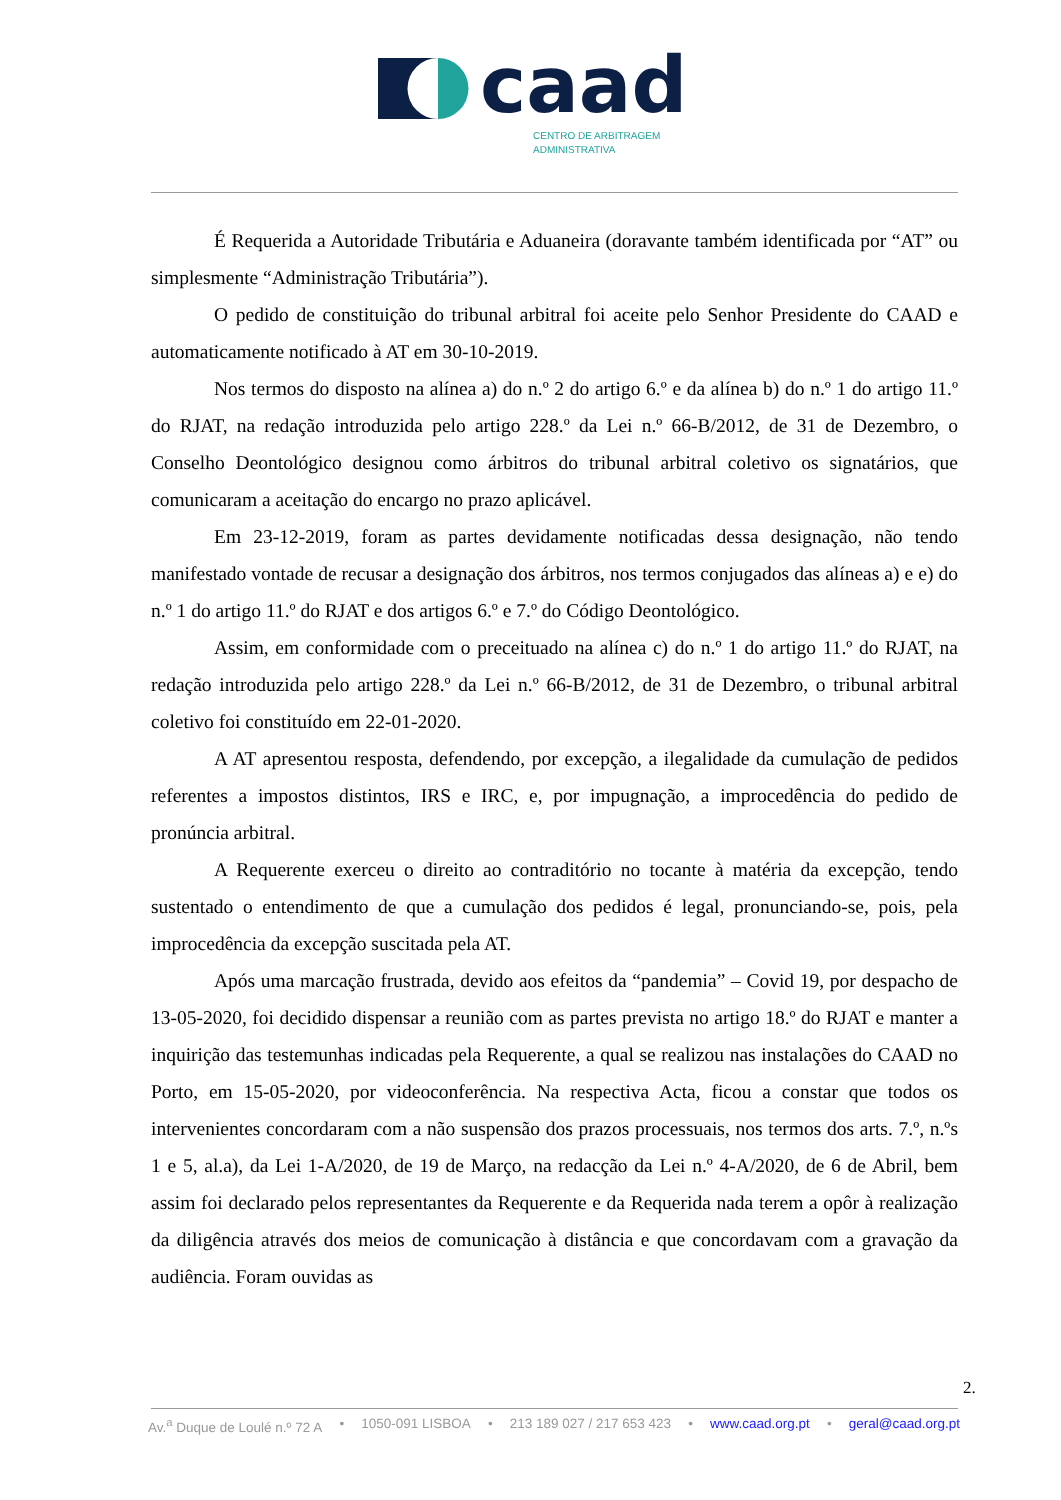caad
CENTRO DE ARBITRAGEM
ADMINISTRATIVA
É Requerida a Autoridade Tributária e Aduaneira (doravante também identificada por “AT” ou simplesmente “Administração Tributária”).
O pedido de constituição do tribunal arbitral foi aceite pelo Senhor Presidente do CAAD e automaticamente notificado à AT em 30-10-2019.
Nos termos do disposto na alínea a) do n.º 2 do artigo 6.º e da alínea b) do n.º 1 do artigo 11.º do RJAT, na redação introduzida pelo artigo 228.º da Lei n.º 66-B/2012, de 31 de Dezembro, o Conselho Deontológico designou como árbitros do tribunal arbitral coletivo os signatários, que comunicaram a aceitação do encargo no prazo aplicável.
Em 23-12-2019, foram as partes devidamente notificadas dessa designação, não tendo manifestado vontade de recusar a designação dos árbitros, nos termos conjugados das alíneas a) e e) do n.º 1 do artigo 11.º do RJAT e dos artigos 6.º e 7.º do Código Deontológico.
Assim, em conformidade com o preceituado na alínea c) do n.º 1 do artigo 11.º do RJAT, na redação introduzida pelo artigo 228.º da Lei n.º 66-B/2012, de 31 de Dezembro, o tribunal arbitral coletivo foi constituído em 22-01-2020.
A AT apresentou resposta, defendendo, por excepção, a ilegalidade da cumulação de pedidos referentes a impostos distintos, IRS e IRC, e, por impugnação, a improcedência do pedido de pronúncia arbitral.
A Requerente exerceu o direito ao contraditório no tocante à matéria da excepção, tendo sustentado o entendimento de que a cumulação dos pedidos é legal, pronunciando-se, pois, pela improcedência da excepção suscitada pela AT.
Após uma marcação frustrada, devido aos efeitos da “pandemia” – Covid 19, por despacho de 13-05-2020, foi decidido dispensar a reunião com as partes prevista no artigo 18.º do RJAT e manter a inquirição das testemunhas indicadas pela Requerente, a qual se realizou nas instalações do CAAD no Porto, em 15-05-2020, por videoconferência. Na respectiva Acta, ficou a constar que todos os intervenientes concordaram com a não suspensão dos prazos processuais, nos termos dos arts. 7.º, n.ºs 1 e 5, al.a), da Lei 1-A/2020, de 19 de Março, na redacção da Lei n.º 4-A/2020, de 6 de Abril, bem assim foi declarado pelos representantes da Requerente e da Requerida nada terem a opôr à realização da diligência através dos meios de comunicação à distância e que concordavam com a gravação da audiência. Foram ouvidas as
2.
Av.<sup>a</sup> Duque de Loulé n.º 72 A • 1050-091 LISBOA • 213 189 027 / 217 653 423 • www.caad.org.pt • geral@caad.org.pt